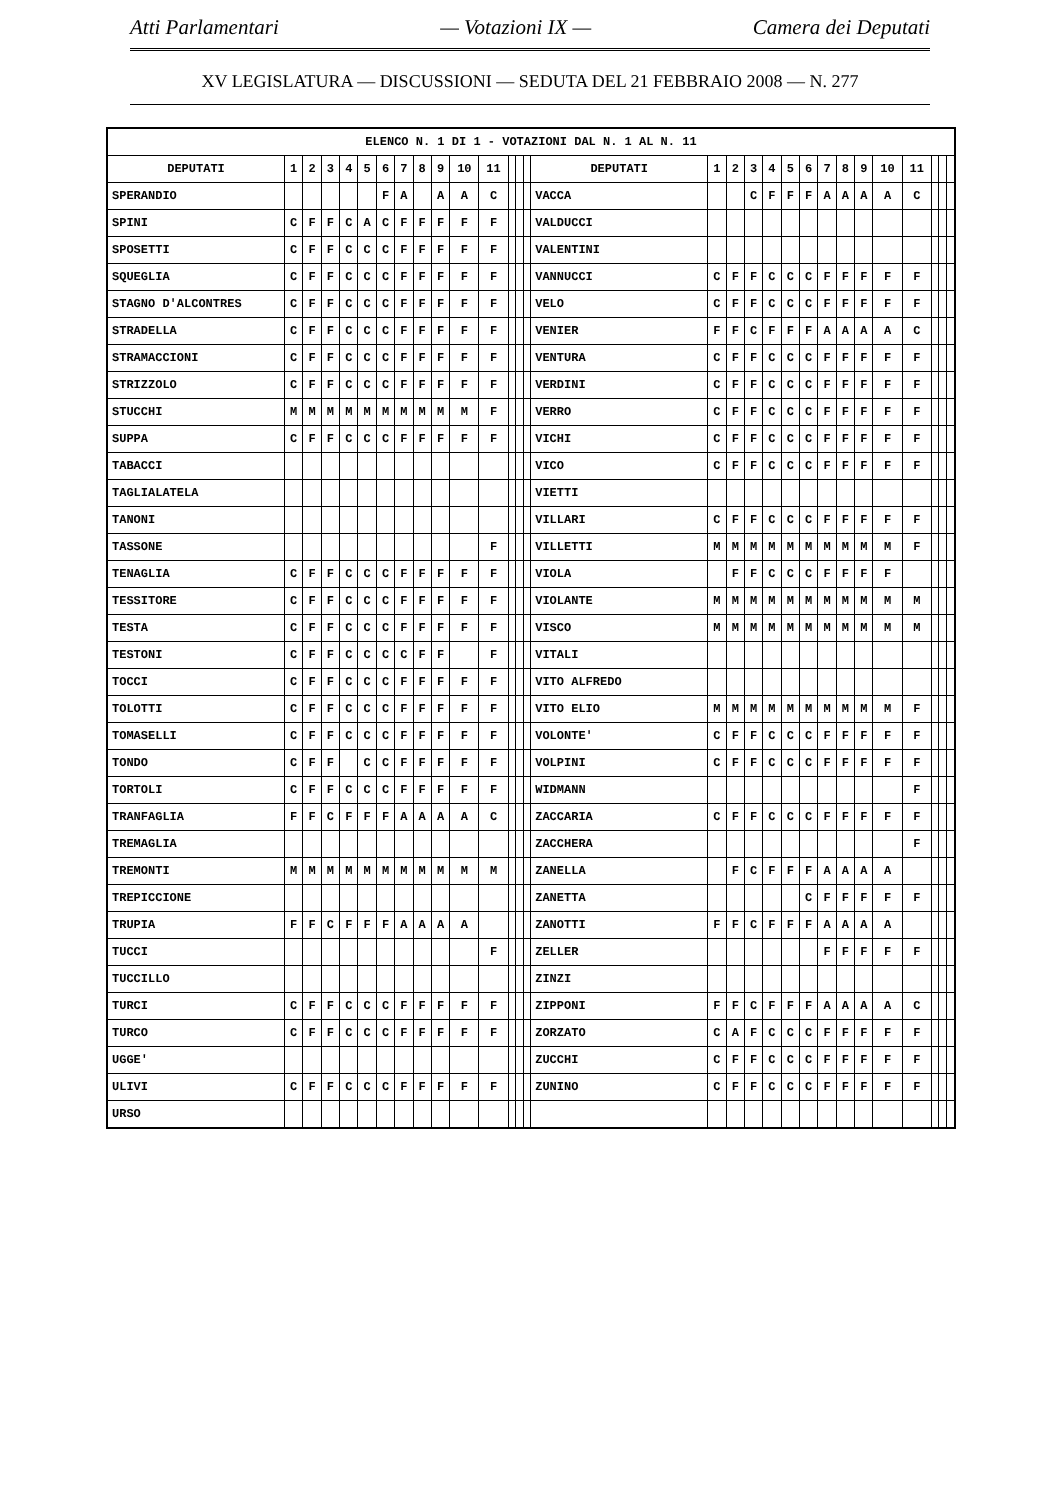Atti Parlamentari — Votazioni IX — Camera dei Deputati
XV LEGISLATURA — DISCUSSIONI — SEDUTA DEL 21 FEBBRAIO 2008 — N. 277
| ELENCO N. 1 DI 1 - VOTAZIONI DAL N. 1 AL N. 11 | | | | | | | | | | | | | | | | | | | | | | | | | | | | | |
| --- | --- | --- | --- | --- | --- | --- | --- | --- | --- | --- | --- | --- | --- | --- | --- | --- | --- | --- | --- | --- | --- | --- | --- | --- | --- | --- | --- | --- | --- |
| DEPUTATI | 1 | 2 | 3 | 4 | 5 | 6 | 7 | 8 | 9 | 10 | 11 | | | | DEPUTATI | 1 | 2 | 3 | 4 | 5 | 6 | 7 | 8 | 9 | 10 | 11 | | | |
| SPERANDIO | | | | | | F | A | | A | A | C | | | | VACCA | | | C | F | F | F | A | A | A | A | C | | | |
| SPINI | C | F | F | C | A | C | F | F | F | F | F | | | | VALDUCCI | | | | | | | | | | | | | | |
| SPOSETTI | C | F | F | C | C | C | F | F | F | F | F | | | | VALENTINI | | | | | | | | | | | | | | |
| SQUEGLIA | C | F | F | C | C | C | F | F | F | F | F | | | | VANNUCCI | C | F | F | C | C | C | F | F | F | F | F | | | |
| STAGNO D'ALCONTRES | C | F | F | C | C | C | F | F | F | F | F | | | | VELO | C | F | F | C | C | C | F | F | F | F | F | | | |
| STRADELLA | C | F | F | C | C | C | F | F | F | F | F | | | | VENIER | F | F | C | F | F | F | A | A | A | A | C | | | |
| STRAMACCIONI | C | F | F | C | C | C | F | F | F | F | F | | | | VENTURA | C | F | F | C | C | C | F | F | F | F | F | | | |
| STRIZZOLO | C | F | F | C | C | C | F | F | F | F | F | | | | VERDINI | C | F | F | C | C | C | F | F | F | F | F | | | |
| STUCCHI | M | M | M | M | M | M | M | M | M | M | F | | | | VERRO | C | F | F | C | C | C | F | F | F | F | F | | | |
| SUPPA | C | F | F | C | C | C | F | F | F | F | F | | | | VICHI | C | F | F | C | C | C | F | F | F | F | F | | | |
| TABACCI | | | | | | | | | | | | | | | VICO | C | F | F | C | C | C | F | F | F | F | F | | | |
| TAGLIALATELA | | | | | | | | | | | | | | | VIETTI | | | | | | | | | | | | | | |
| TANONI | | | | | | | | | | | | | | | VILLARI | C | F | F | C | C | C | F | F | F | F | F | | | |
| TASSONE | | | | | | | | | | | F | | | | VILLETTI | M | M | M | M | M | M | M | M | M | M | F | | | |
| TENAGLIA | C | F | F | C | C | C | F | F | F | F | F | | | | VIOLA | | F | F | C | C | C | F | F | F | F | | | | |
| TESSITORE | C | F | F | C | C | C | F | F | F | F | F | | | | VIOLANTE | M | M | M | M | M | M | M | M | M | M | M | | | |
| TESTA | C | F | F | C | C | C | F | F | F | F | F | | | | VISCO | M | M | M | M | M | M | M | M | M | M | M | | | |
| TESTONI | C | F | F | C | C | C | C | F | F | | F | | | | VITALI | | | | | | | | | | | | | | |
| TOCCI | C | F | F | C | C | C | F | F | F | F | F | | | | VITO ALFREDO | | | | | | | | | | | | | | |
| TOLOTTI | C | F | F | C | C | C | F | F | F | F | F | | | | VITO ELIO | M | M | M | M | M | M | M | M | M | M | F | | | |
| TOMASELLI | C | F | F | C | C | C | F | F | F | F | F | | | | VOLONTE' | C | F | F | C | C | C | F | F | F | F | F | | | |
| TONDO | C | F | F | | C | C | F | F | F | F | F | | | | VOLPINI | C | F | F | C | C | C | F | F | F | F | F | | | |
| TORTOLI | C | F | F | C | C | C | F | F | F | F | F | | | | WIDMANN | | | | | | | | | | | F | | | |
| TRANFAGLIA | F | F | C | F | F | F | A | A | A | A | C | | | | ZACCARIA | C | F | F | C | C | C | F | F | F | F | F | | | |
| TREMAGLIA | | | | | | | | | | | | | | | ZACCHERA | | | | | | | | | | | F | | | |
| TREMONTI | M | M | M | M | M | M | M | M | M | M | M | | | | ZANELLA | | F | C | F | F | F | A | A | A | A | | | | |
| TREPICCIONE | | | | | | | | | | | | | | | ZANETTA | | | | | | C | F | F | F | F | F | | | |
| TRUPIA | F | F | C | F | F | F | A | A | A | A | | | | | ZANOTTI | F | F | C | F | F | F | A | A | A | A | | | | |
| TUCCI | | | | | | | | | | | F | | | | ZELLER | | | | | | | F | F | F | F | F | | | |
| TUCCILLO | | | | | | | | | | | | | | | ZINZI | | | | | | | | | | | | | | |
| TURCI | C | F | F | C | C | C | F | F | F | F | F | | | | ZIPPONI | F | F | C | F | F | F | A | A | A | A | C | | | |
| TURCO | C | F | F | C | C | C | F | F | F | F | F | | | | ZORZATO | C | A | F | C | C | C | F | F | F | F | F | | | |
| UGGE' | | | | | | | | | | | | | | | ZUCCHI | C | F | F | C | C | C | F | F | F | F | F | | | |
| ULIVI | C | F | F | C | C | C | F | F | F | F | F | | | | ZUNINO | C | F | F | C | C | C | F | F | F | F | F | | | |
| URSO | | | | | | | | | | | | | | | | | | | | | | | | | | | | | |